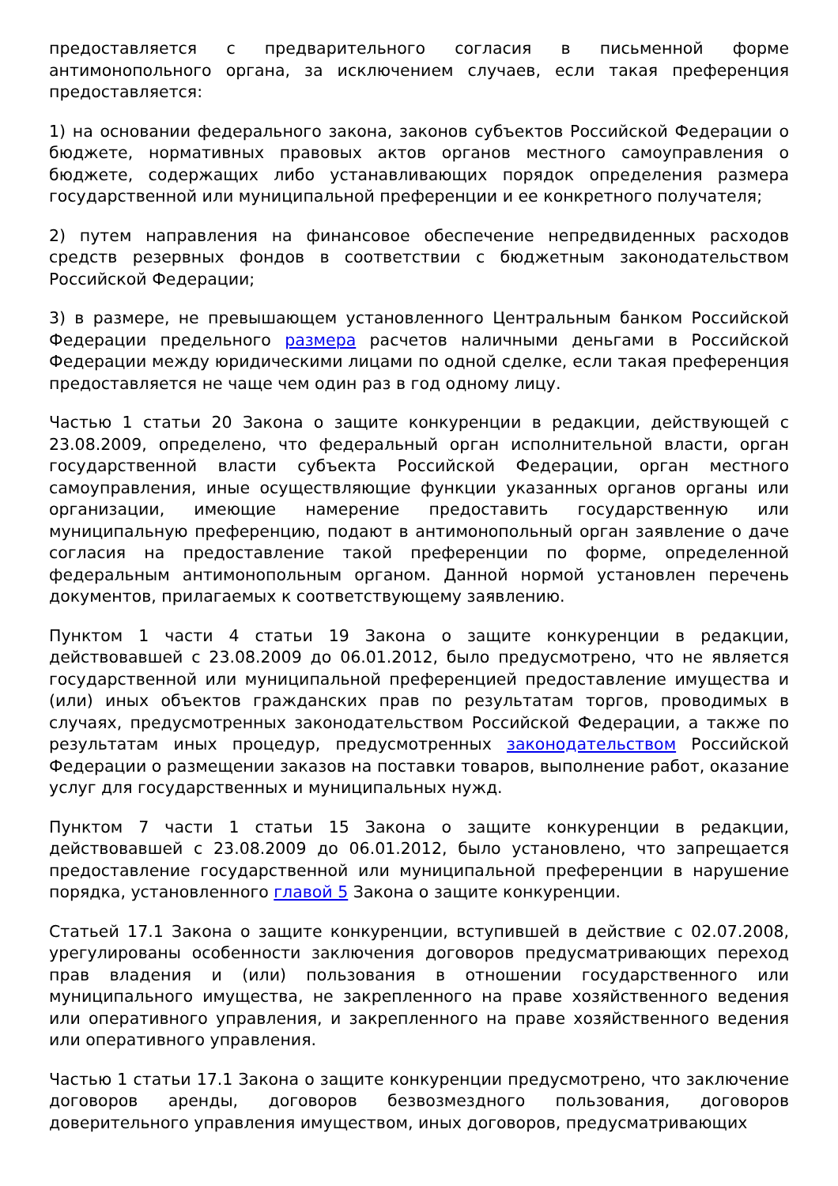предоставляется с предварительного согласия в письменной форме антимонопольного органа, за исключением случаев, если такая преференция предоставляется:
1) на основании федерального закона, законов субъектов Российской Федерации о бюджете, нормативных правовых актов органов местного самоуправления о бюджете, содержащих либо устанавливающих порядок определения размера государственной или муниципальной преференции и ее конкретного получателя;
2) путем направления на финансовое обеспечение непредвиденных расходов средств резервных фондов в соответствии с бюджетным законодательством Российской Федерации;
3) в размере, не превышающем установленного Центральным банком Российской Федерации предельного размера расчетов наличными деньгами в Российской Федерации между юридическими лицами по одной сделке, если такая преференция предоставляется не чаще чем один раз в год одному лицу.
Частью 1 статьи 20 Закона о защите конкуренции в редакции, действующей с 23.08.2009, определено, что федеральный орган исполнительной власти, орган государственной власти субъекта Российской Федерации, орган местного самоуправления, иные осуществляющие функции указанных органов органы или организации, имеющие намерение предоставить государственную или муниципальную преференцию, подают в антимонопольный орган заявление о даче согласия на предоставление такой преференции по форме, определенной федеральным антимонопольным органом. Данной нормой установлен перечень документов, прилагаемых к соответствующему заявлению.
Пунктом 1 части 4 статьи 19 Закона о защите конкуренции в редакции, действовавшей с 23.08.2009 до 06.01.2012, было предусмотрено, что не является государственной или муниципальной преференцией предоставление имущества и (или) иных объектов гражданских прав по результатам торгов, проводимых в случаях, предусмотренных законодательством Российской Федерации, а также по результатам иных процедур, предусмотренных законодательством Российской Федерации о размещении заказов на поставки товаров, выполнение работ, оказание услуг для государственных и муниципальных нужд.
Пунктом 7 части 1 статьи 15 Закона о защите конкуренции в редакции, действовавшей с 23.08.2009 до 06.01.2012, было установлено, что запрещается предоставление государственной или муниципальной преференции в нарушение порядка, установленного главой 5 Закона о защите конкуренции.
Статьей 17.1 Закона о защите конкуренции, вступившей в действие с 02.07.2008, урегулированы особенности заключения договоров предусматривающих переход прав владения и (или) пользования в отношении государственного или муниципального имущества, не закрепленного на праве хозяйственного ведения или оперативного управления, и закрепленного на праве хозяйственного ведения или оперативного управления.
Частью 1 статьи 17.1 Закона о защите конкуренции предусмотрено, что заключение договоров аренды, договоров безвозмездного пользования, договоров доверительного управления имуществом, иных договоров, предусматривающих